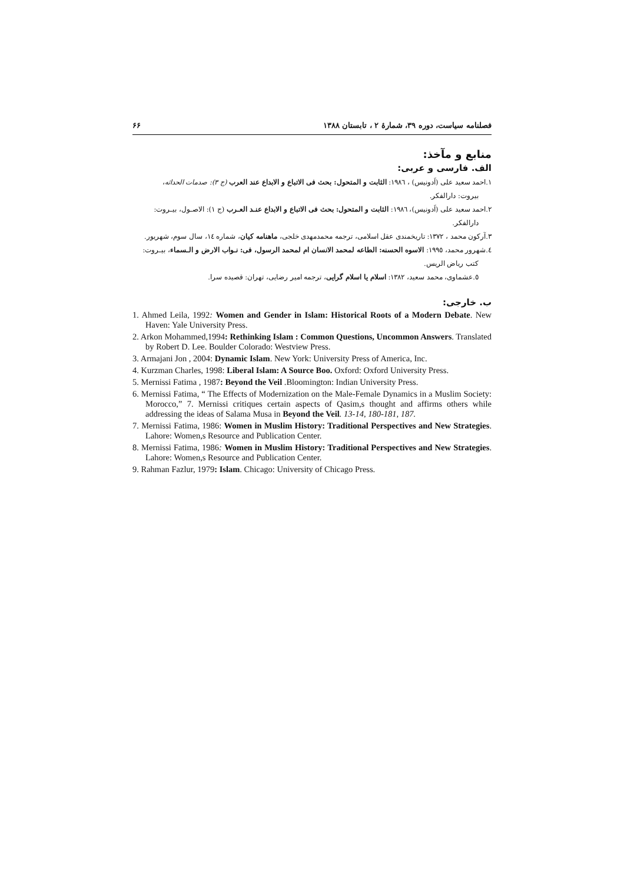فصلنامه سیاست، دوره ۳۹، شمارۀ ۲ ، تابستان ۱۳۸۸ ۶۶
منابع و مآخذ:
الف. فارسی و عربی:
۱.احمد سعید علی (اَدونیس) ، ۱۹۸٦: الثابت و المتحول: بحث فی الاتباع و الابداع عند العرب (ج ۳): صدمات الحداثه،
بیروت: دارالفکر.
۲.احمد سعید علی (اَدونیس)، ۱۹۸٦: الثابت و المتحول: بحث فی الاتباع و الابداع عنـد العـرب (ج ۱): الاصـول، بیـروت:
دارالفکر.
۳.آرکون محمد ، ۱۳۷۲: تاریخمندی عقل اسلامی، ترجمه محمدمهدی خلجی، ماهنامه کیان، شماره ۱٤، سال سوم، شهریور.
٤.شهرور محمد، ۱۹۹٥: الاسوه الحسنه: الطاعه لمحمد الانسان ام لمحمد الرسول، فی: نـواب الارض و الـسماء، بیـروت:
کتب ریاض الریس.
٥.عشماوی، محمد سعید، ۱۳۸۲: اسلام یا اسلام گرایی، ترجمه امیر رضایی، تهران: قصیده سرا.
ب. خارجی:
1. Ahmed Leila, 1992: Women and Gender in Islam: Historical Roots of a Modern Debate. New Haven: Yale University Press.
2. Arkon Mohammed,1994: Rethinking Islam : Common Questions, Uncommon Answers. Translated by Robert D. Lee. Boulder Colorado: Westview Press.
3. Armajani Jon , 2004: Dynamic Islam. New York: University Press of America, Inc.
4. Kurzman Charles, 1998: Liberal Islam: A Source Boo. Oxford: Oxford University Press.
5. Mernissi Fatima , 1987: Beyond the Veil .Bloomington: Indian University Press.
6. Mernissi Fatima, “ The Effects of Modernization on the Male-Female Dynamics in a Muslim Society: Morocco,” 7. Mernissi critiques certain aspects of Qasim,s thought and affirms others while addressing the ideas of Salama Musa in Beyond the Veil. 13-14, 180-181, 187.
7. Mernissi Fatima, 1986: Women in Muslim History: Traditional Perspectives and New Strategies. Lahore: Women,s Resource and Publication Center.
8. Mernissi Fatima, 1986: Women in Muslim History: Traditional Perspectives and New Strategies. Lahore: Women,s Resource and Publication Center.
9. Rahman Fazlur, 1979: Islam. Chicago: University of Chicago Press.